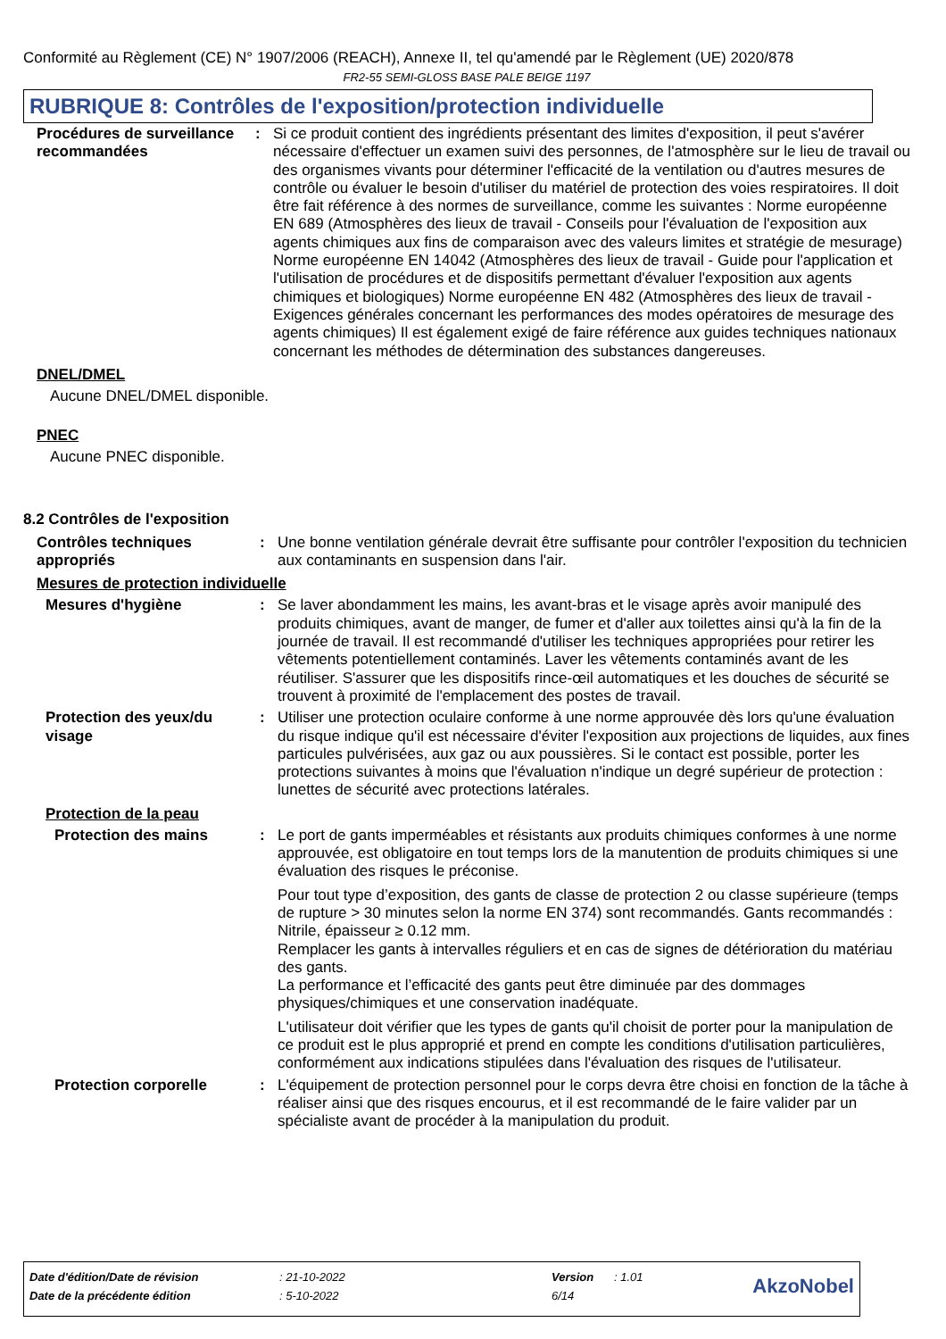Conformité au Règlement (CE) N° 1907/2006 (REACH), Annexe II, tel qu'amendé par le Règlement (UE) 2020/878
FR2-55 SEMI-GLOSS BASE PALE BEIGE 1197
RUBRIQUE 8: Contrôles de l'exposition/protection individuelle
Procédures de surveillance recommandées
: Si ce produit contient des ingrédients présentant des limites d'exposition, il peut s'avérer nécessaire d'effectuer un examen suivi des personnes, de l'atmosphère sur le lieu de travail ou des organismes vivants pour déterminer l'efficacité de la ventilation ou d'autres mesures de contrôle ou évaluer le besoin d'utiliser du matériel de protection des voies respiratoires. Il doit être fait référence à des normes de surveillance, comme les suivantes : Norme européenne EN 689 (Atmosphères des lieux de travail - Conseils pour l'évaluation de l'exposition aux agents chimiques aux fins de comparaison avec des valeurs limites et stratégie de mesurage) Norme européenne EN 14042 (Atmosphères des lieux de travail - Guide pour l'application et l'utilisation de procédures et de dispositifs permettant d'évaluer l'exposition aux agents chimiques et biologiques) Norme européenne EN 482 (Atmosphères des lieux de travail - Exigences générales concernant les performances des modes opératoires de mesurage des agents chimiques) Il est également exigé de faire référence aux guides techniques nationaux concernant les méthodes de détermination des substances dangereuses.
DNEL/DMEL
Aucune DNEL/DMEL disponible.
PNEC
Aucune PNEC disponible.
8.2 Contrôles de l'exposition
Contrôles techniques appropriés
: Une bonne ventilation générale devrait être suffisante pour contrôler l'exposition du technicien aux contaminants en suspension dans l'air.
Mesures de protection individuelle
Mesures d'hygiène : Se laver abondamment les mains, les avant-bras et le visage après avoir manipulé des produits chimiques, avant de manger, de fumer et d'aller aux toilettes ainsi qu'à la fin de la journée de travail. Il est recommandé d'utiliser les techniques appropriées pour retirer les vêtements potentiellement contaminés. Laver les vêtements contaminés avant de les réutiliser. S'assurer que les dispositifs rince-œil automatiques et les douches de sécurité se trouvent à proximité de l'emplacement des postes de travail.
Protection des yeux/du visage
: Utiliser une protection oculaire conforme à une norme approuvée dès lors qu'une évaluation du risque indique qu'il est nécessaire d'éviter l'exposition aux projections de liquides, aux fines particules pulvérisées, aux gaz ou aux poussières. Si le contact est possible, porter les protections suivantes à moins que l'évaluation n'indique un degré supérieur de protection : lunettes de sécurité avec protections latérales.
Protection de la peau
Protection des mains : Le port de gants imperméables et résistants aux produits chimiques conformes à une norme approuvée, est obligatoire en tout temps lors de la manutention de produits chimiques si une évaluation des risques le préconise.
Pour tout type d’exposition, des gants de classe de protection 2 ou classe supérieure (temps de rupture > 30 minutes selon la norme EN 374) sont recommandés. Gants recommandés : Nitrile, épaisseur ≥ 0.12 mm.
Remplacer les gants à intervalles réguliers et en cas de signes de détérioration du matériau des gants.
La performance et l’efficacité des gants peut être diminuée par des dommages physiques/chimiques et une conservation inadéquate.
L'utilisateur doit vérifier que les types de gants qu'il choisit de porter pour la manipulation de ce produit est le plus approprié et prend en compte les conditions d'utilisation particulières, conformément aux indications stipulées dans l'évaluation des risques de l'utilisateur.
Protection corporelle : L'équipement de protection personnel pour le corps devra être choisi en fonction de la tâche à réaliser ainsi que des risques encourus, et il est recommandé de le faire valider par un spécialiste avant de procéder à la manipulation du produit.
| Date d'édition/Date de révision | : 21-10-2022 | Version | : 1.01 | AkzoNobel |
| Date de la précédente édition | : 5-10-2022 | 6/14 | | |